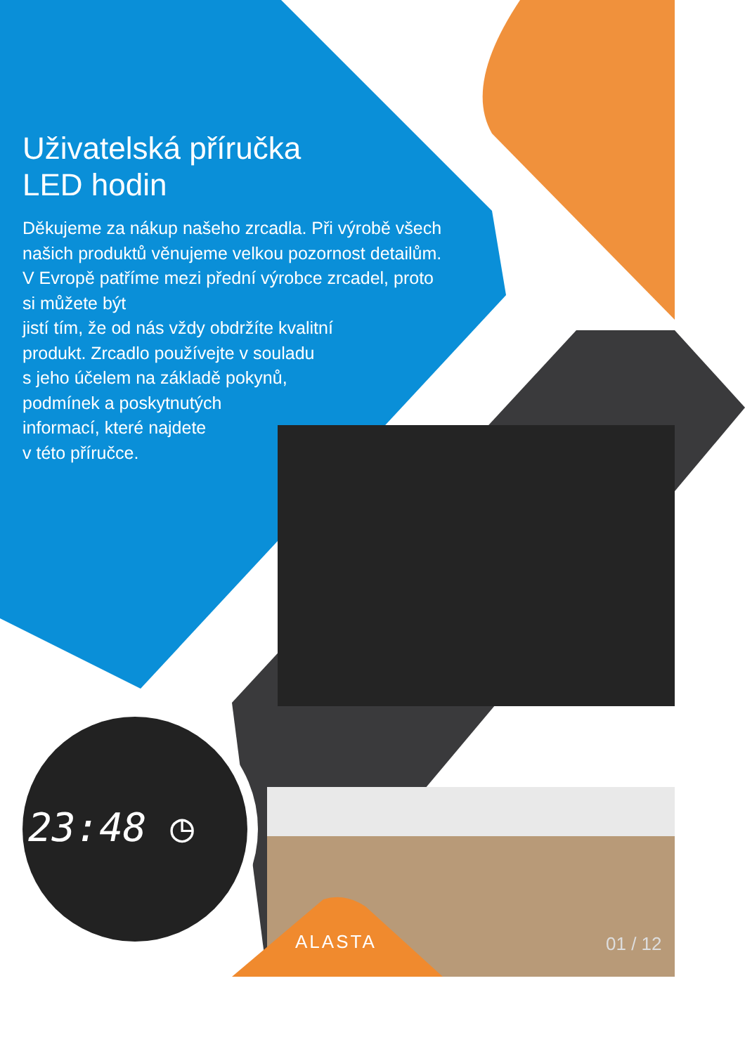Uživatelská příručka
LED hodin
Děkujeme za nákup našeho zrcadla. Při výrobě všech našich produktů věnujeme velkou pozornost detailům. V Evropě patříme mezi přední výrobce zrcadel, proto si můžete být
jistí tím, že od nás vždy obdržíte kvalitní
produkt. Zrcadlo používejte v souladu
s jeho účelem na základě pokynů,
podmínek a poskytnutých
informací, které najdete
v této příručce.
23:48 ◷
ALASTA 01 / 12